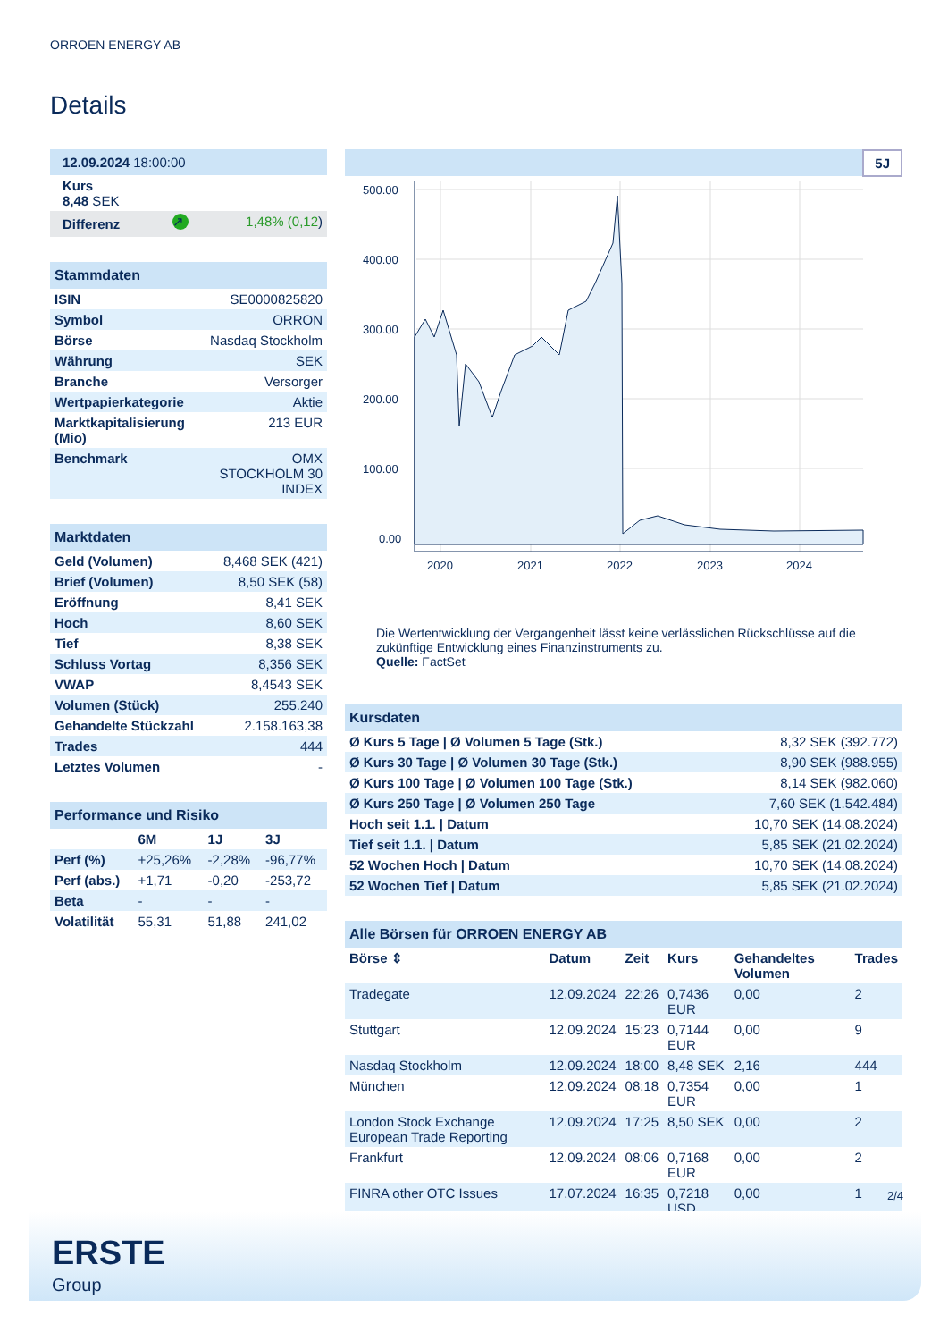ORROEN ENERGY AB
Details
| 12.09.2024 18:00:00 | | |
| Kurs 8,48 SEK | | |
| Differenz | ↗ | 1,48% (0,12 ) |
| Stammdaten | |
| ISIN | SE0000825820 |
| Symbol | ORRON |
| Börse | Nasdaq Stockholm |
| Währung | SEK |
| Branche | Versorger |
| Wertpapierkategorie | Aktie |
| Marktkapitalisierung (Mio) | 213 EUR |
| Benchmark | OMX STOCKHOLM 30 INDEX |
| Marktdaten | |
| Geld (Volumen) | 8,468 SEK (421) |
| Brief (Volumen) | 8,50 SEK (58) |
| Eröffnung | 8,41 SEK |
| Hoch | 8,60 SEK |
| Tief | 8,38 SEK |
| Schluss Vortag | 8,356 SEK |
| VWAP | 8,4543 SEK |
| Volumen (Stück) | 255.240 |
| Gehandelte Stückzahl | 2.158.163,38 |
| Trades | 444 |
| Letztes Volumen | - |
| Performance und Risiko | | | |
| | 6M | 1J | 3J |
| Perf (%) | +25,26% | -2,28% | -96,77% |
| Perf (abs.) | +1,71 | -0,20 | -253,72 |
| Beta | - | - | - |
| Volatilität | 55,31 | 51,88 | 241,02 |
5J
500.00
400.00
300.00
200.00
100.00
0.00
2020
2021
2022
2023
2024
Die Wertentwicklung der Vergangenheit lässt keine verlässlichen Rückschlüsse auf die zukünftige Entwicklung eines Finanzinstruments zu.
Quelle: FactSet
| Kursdaten | |
| Ø Kurs 5 Tage / Ø Volumen 5 Tage (Stk.) | 8,32 SEK (392.772) |
| Ø Kurs 30 Tage / Ø Volumen 30 Tage (Stk.) | 8,90 SEK (988.955) |
| Ø Kurs 100 Tage / Ø Volumen 100 Tage (Stk.) | 8,14 SEK (982.060) |
| Ø Kurs 250 Tage / Ø Volumen 250 Tage | 7,60 SEK (1.542.484) |
| Hoch seit 1.1. / Datum | 10,70 SEK (14.08.2024) |
| Tief seit 1.1. / Datum | 5,85 SEK (21.02.2024) |
| 52 Wochen Hoch / Datum | 10,70 SEK (14.08.2024) |
| 52 Wochen Tief / Datum | 5,85 SEK (21.02.2024) |
| Alle Börsen für ORROEN ENERGY AB | | | | | |
| Börse ⇕ | Datum | Zeit | Kurs | Gehandeltes Volumen | Trades |
| Tradegate | 12.09.2024 | 22:26 | 0,7436 EUR | 0,00 | 2 |
| Stuttgart | 12.09.2024 | 15:23 | 0,7144 EUR | 0,00 | 9 |
| Nasdaq Stockholm | 12.09.2024 | 18:00 | 8,48 SEK | 2,16 | 444 |
| München | 12.09.2024 | 08:18 | 0,7354 EUR | 0,00 | 1 |
| London Stock Exchange European Trade Reporting | 12.09.2024 | 17:25 | 8,50 SEK | 0,00 | 2 |
| Frankfurt | 12.09.2024 | 08:06 | 0,7168 EUR | 0,00 | 2 |
| FINRA other OTC Issues | 17.07.2024 | 16:35 | 0,7218 USD | 0,00 | 1 |
2/4
ERSTE
Group